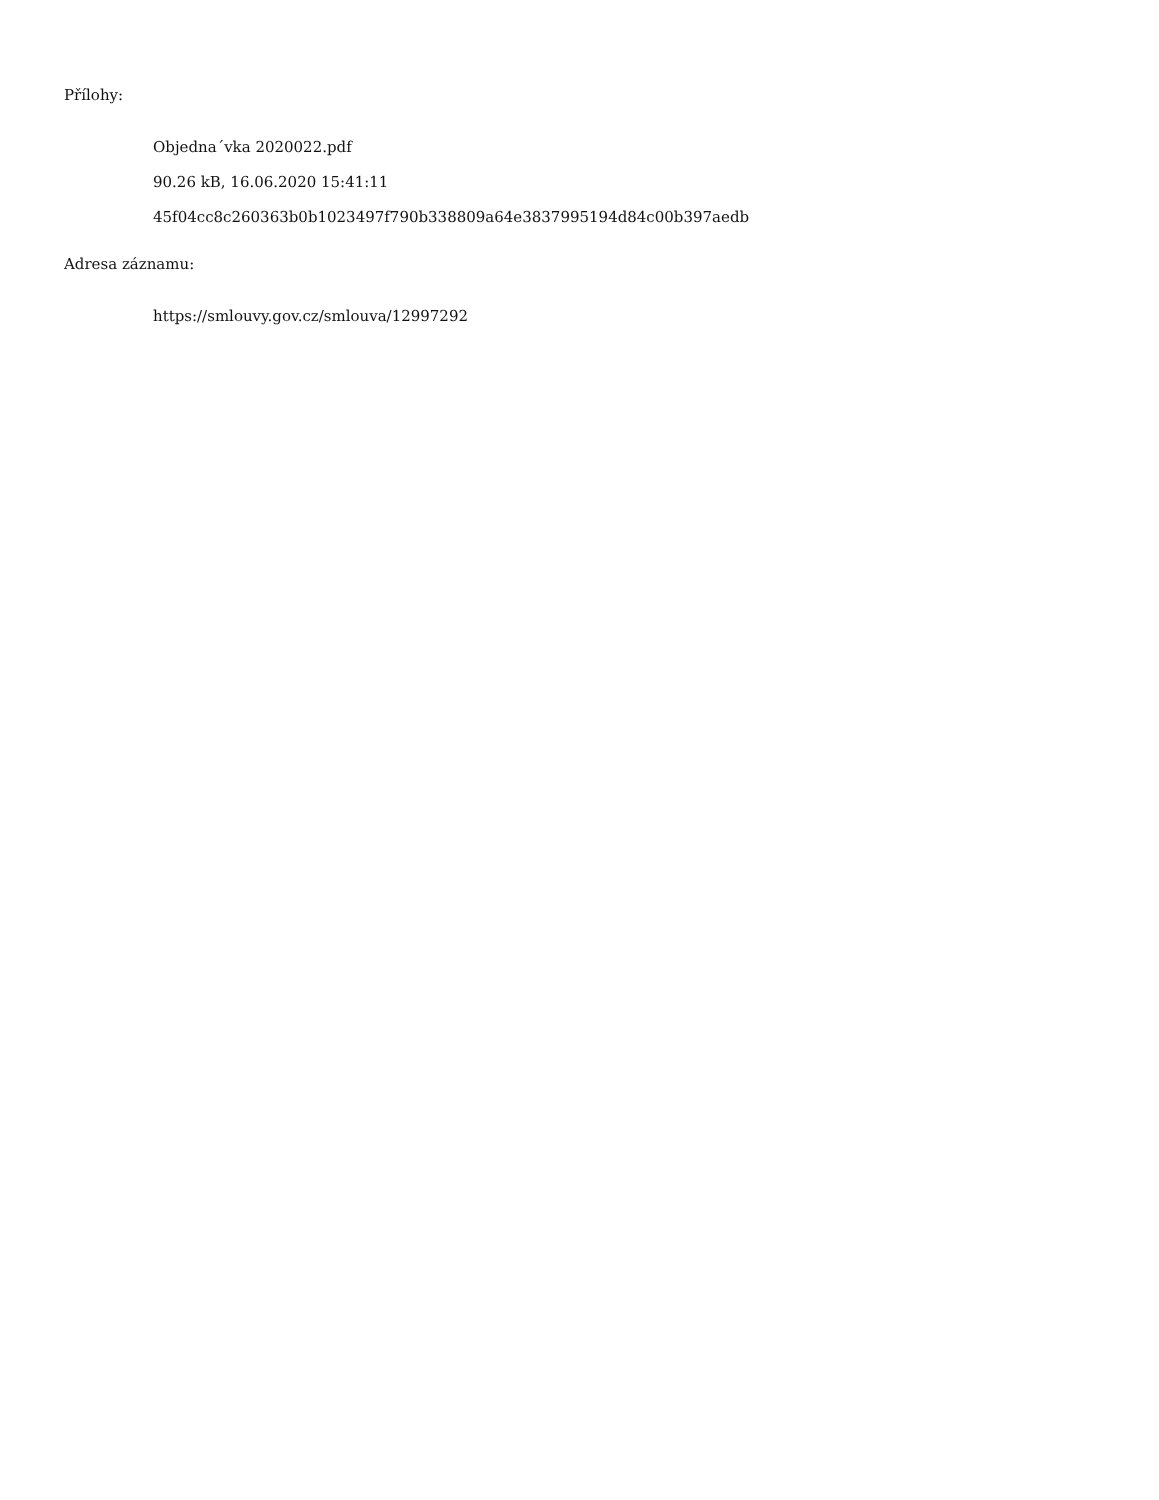Přílohy:
Objedna´vka 2020022.pdf
90.26 kB, 16.06.2020 15:41:11
45f04cc8c260363b0b1023497f790b338809a64e3837995194d84c00b397aedb
Adresa záznamu:
https://smlouvy.gov.cz/smlouva/12997292